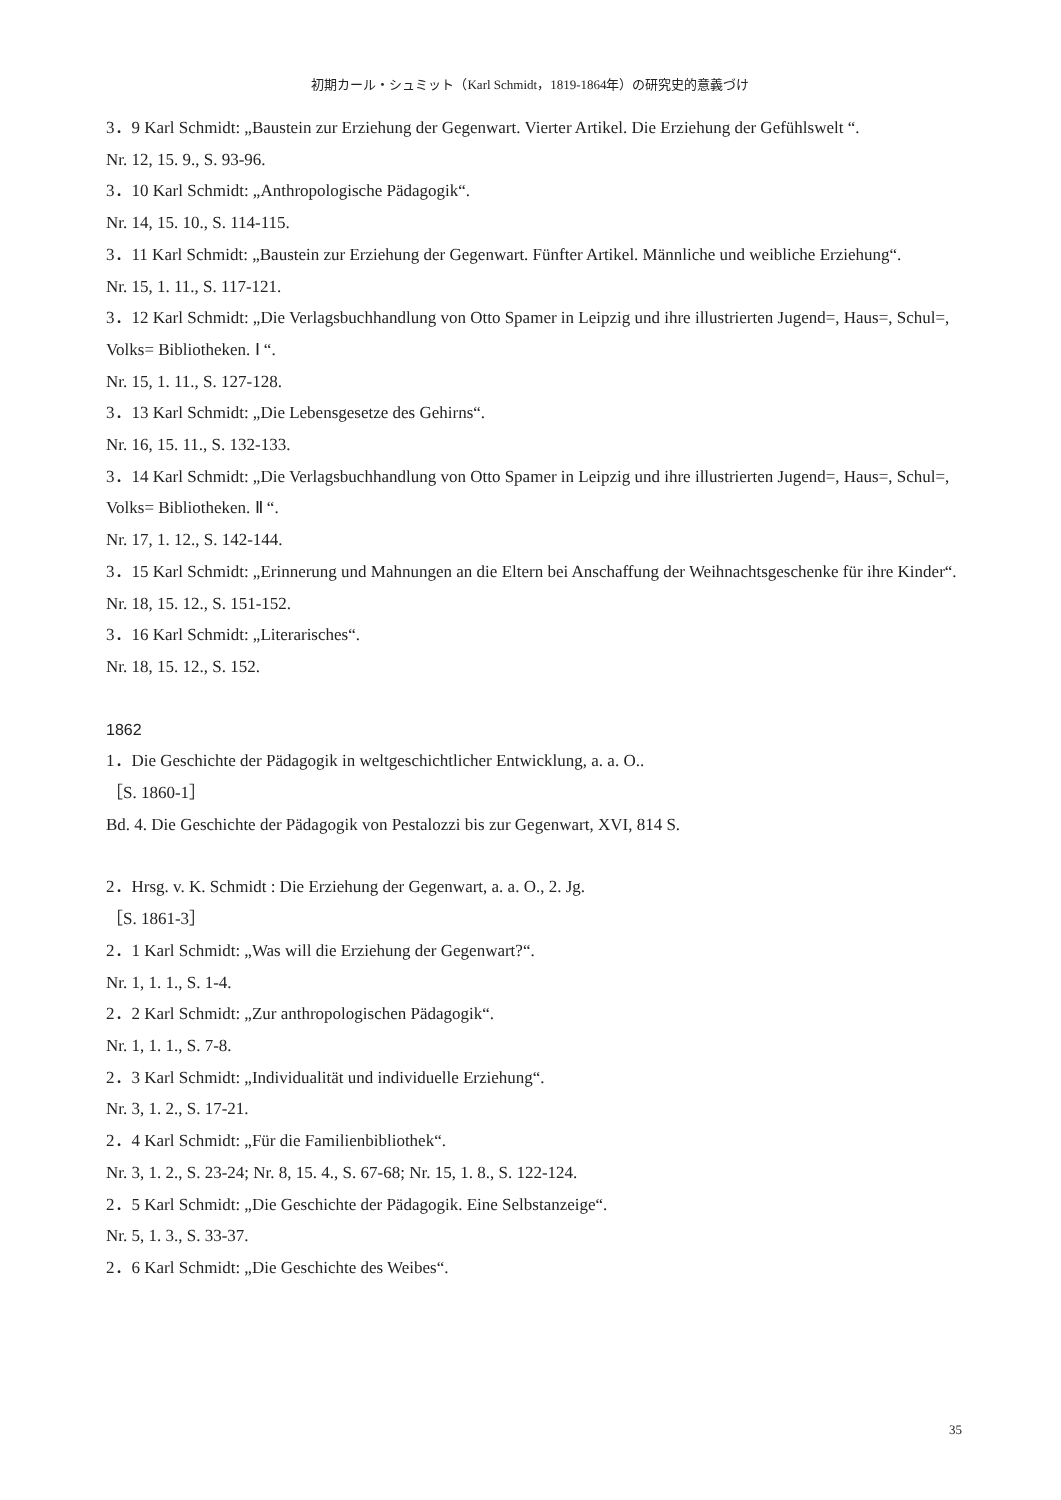初期カール・シュミット（Karl Schmidt，1819-1864年）の研究史的意義づけ
3．9 Karl Schmidt: „Baustein zur Erziehung der Gegenwart. Vierter Artikel. Die Erziehung der Gefühlswelt “.
Nr. 12, 15. 9., S. 93-96.
3．10 Karl Schmidt: „Anthropologische Pädagogik“.
Nr. 14, 15. 10., S. 114-115.
3．11 Karl Schmidt: „Baustein zur Erziehung der Gegenwart. Fünfter Artikel. Männliche und weibliche Erziehung“.
Nr. 15, 1. 11., S. 117-121.
3．12 Karl Schmidt: „Die Verlagsbuchhandlung von Otto Spamer in Leipzig und ihre illustrierten Jugend=, Haus=, Schul=, Volks= Bibliotheken. Ⅰ “.
Nr. 15, 1. 11., S. 127-128.
3．13 Karl Schmidt: „Die Lebensgesetze des Gehirns“.
Nr. 16, 15. 11., S. 132-133.
3．14 Karl Schmidt: „Die Verlagsbuchhandlung von Otto Spamer in Leipzig und ihre illustrierten Jugend=, Haus=, Schul=, Volks= Bibliotheken. Ⅱ “.
Nr. 17, 1. 12., S. 142-144.
3．15 Karl Schmidt: „Erinnerung und Mahnungen an die Eltern bei Anschaffung der Weihnachtsgeschenke für ihre Kinder“.
Nr. 18, 15. 12., S. 151-152.
3．16 Karl Schmidt: „Literarisches“.
Nr. 18, 15. 12., S. 152.
1862
1．Die Geschichte der Pädagogik in weltgeschichtlicher Entwicklung, a. a. O..
［S. 1860-1］
Bd. 4. Die Geschichte der Pädagogik von Pestalozzi bis zur Gegenwart, XVI, 814 S.
2．Hrsg. v. K. Schmidt : Die Erziehung der Gegenwart, a. a. O., 2. Jg.
［S. 1861-3］
2．1 Karl Schmidt: „Was will die Erziehung der Gegenwart?“.
Nr. 1, 1. 1., S. 1-4.
2．2 Karl Schmidt: „Zur anthropologischen Pädagogik“.
Nr. 1, 1. 1., S. 7-8.
2．3 Karl Schmidt: „Individualität und individuelle Erziehung“.
Nr. 3, 1. 2., S. 17-21.
2．4 Karl Schmidt: „Für die Familienbibliothek“.
Nr. 3, 1. 2., S. 23-24; Nr. 8, 15. 4., S. 67-68; Nr. 15, 1. 8., S. 122-124.
2．5 Karl Schmidt: „Die Geschichte der Pädagogik. Eine Selbstanzeige“.
Nr. 5, 1. 3., S. 33-37.
2．6 Karl Schmidt: „Die Geschichte des Weibes“.
35